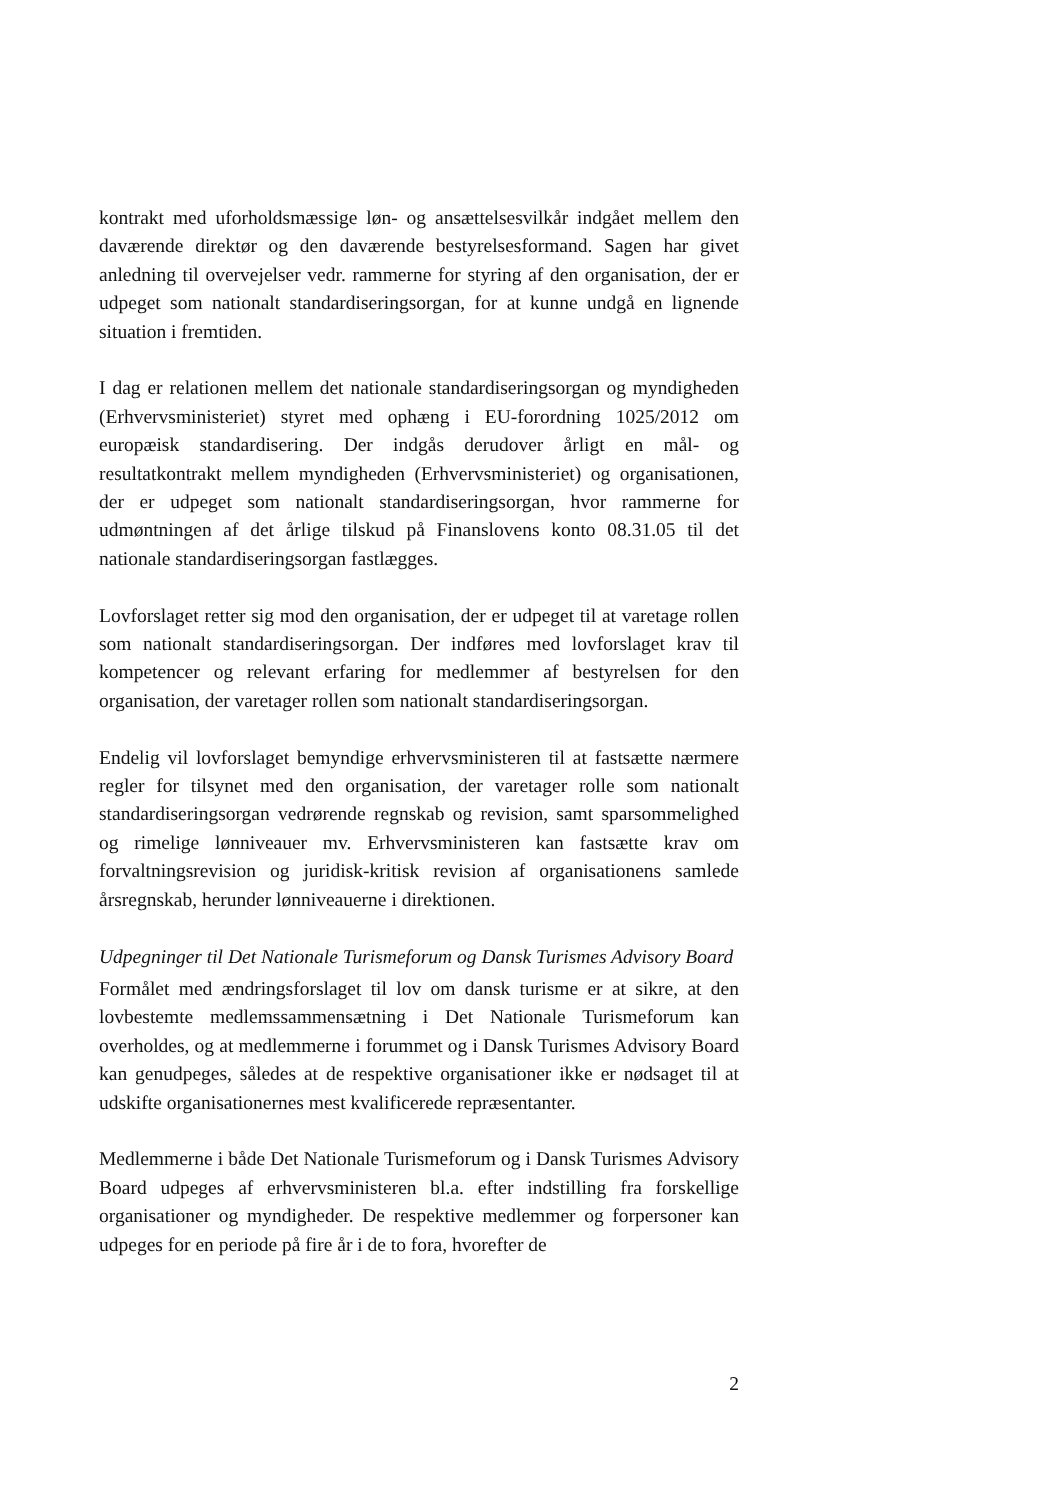kontrakt med uforholdsmæssige løn- og ansættelsesvilkår indgået mellem den daværende direktør og den daværende bestyrelsesformand. Sagen har givet anledning til overvejelser vedr. rammerne for styring af den organisation, der er udpeget som nationalt standardiseringsorgan, for at kunne undgå en lignende situation i fremtiden.
I dag er relationen mellem det nationale standardiseringsorgan og myndigheden (Erhvervsministeriet) styret med ophæng i EU-forordning 1025/2012 om europæisk standardisering. Der indgås derudover årligt en mål- og resultatkontrakt mellem myndigheden (Erhvervsministeriet) og organisationen, der er udpeget som nationalt standardiseringsorgan, hvor rammerne for udmøntningen af det årlige tilskud på Finanslovens konto 08.31.05 til det nationale standardiseringsorgan fastlægges.
Lovforslaget retter sig mod den organisation, der er udpeget til at varetage rollen som nationalt standardiseringsorgan. Der indføres med lovforslaget krav til kompetencer og relevant erfaring for medlemmer af bestyrelsen for den organisation, der varetager rollen som nationalt standardiseringsorgan.
Endelig vil lovforslaget bemyndige erhvervsministeren til at fastsætte nærmere regler for tilsynet med den organisation, der varetager rolle som nationalt standardiseringsorgan vedrørende regnskab og revision, samt sparsommelighed og rimelige lønniveauer mv. Erhvervsministeren kan fastsætte krav om forvaltningsrevision og juridisk-kritisk revision af organisationens samlede årsregnskab, herunder lønniveauerne i direktionen.
Udpegninger til Det Nationale Turismeforum og Dansk Turismes Advisory Board
Formålet med ændringsforslaget til lov om dansk turisme er at sikre, at den lovbestemte medlemssammensætning i Det Nationale Turismeforum kan overholdes, og at medlemmerne i forummet og i Dansk Turismes Advisory Board kan genudpeges, således at de respektive organisationer ikke er nødsaget til at udskifte organisationernes mest kvalificerede repræsentanter.
Medlemmerne i både Det Nationale Turismeforum og i Dansk Turismes Advisory Board udpeges af erhvervsministeren bl.a. efter indstilling fra forskellige organisationer og myndigheder. De respektive medlemmer og forpersoner kan udpeges for en periode på fire år i de to fora, hvorefter de
2